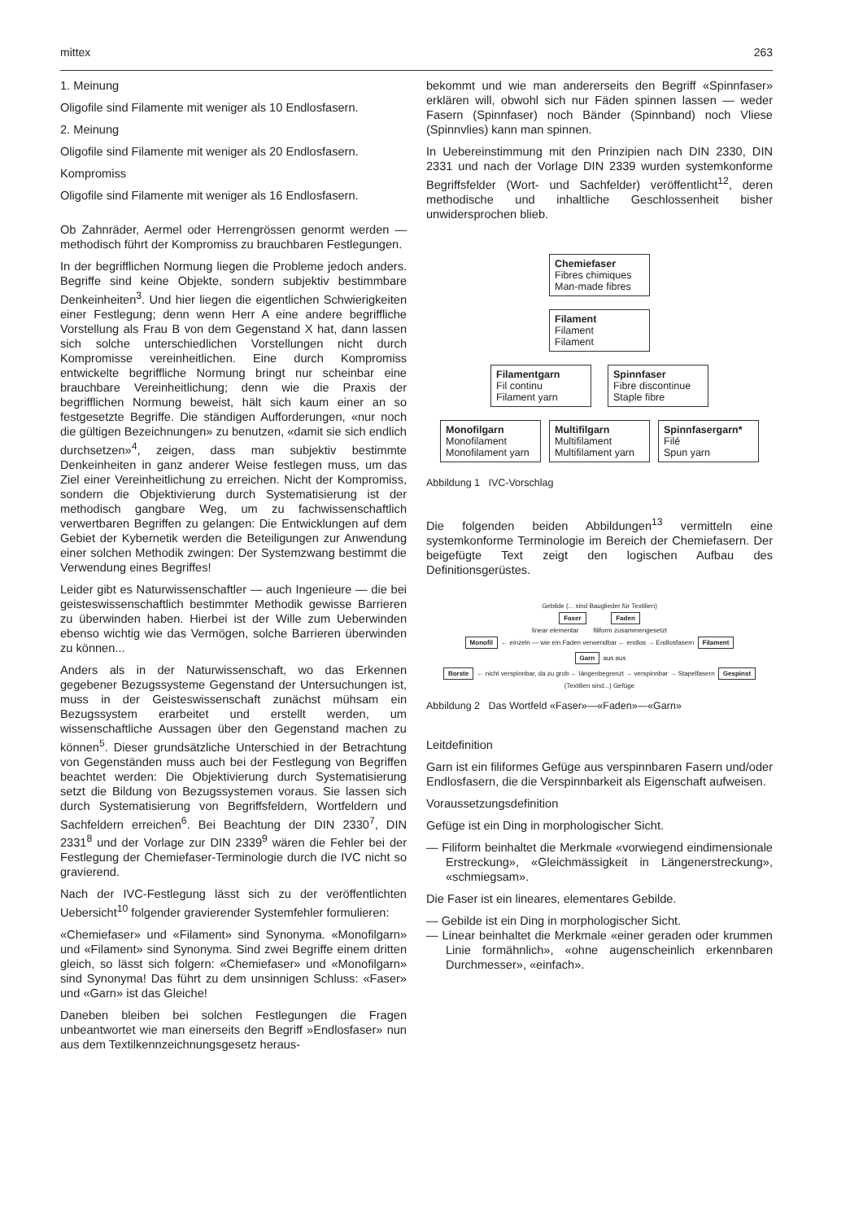mittex 263
1. Meinung
Oligofile sind Filamente mit weniger als 10 Endlosfasern.
2. Meinung
Oligofile sind Filamente mit weniger als 20 Endlosfasern.
Kompromiss
Oligofile sind Filamente mit weniger als 16 Endlosfasern.
Ob Zahnräder, Aermel oder Herrengrössen genormt werden — methodisch führt der Kompromiss zu brauchbaren Festlegungen.
In der begrifflichen Normung liegen die Probleme jedoch anders. Begriffe sind keine Objekte, sondern subjektiv bestimmbare Denkeinheiten<sup>3</sup>. Und hier liegen die eigentlichen Schwierigkeiten einer Festlegung; denn wenn Herr A eine andere begriffliche Vorstellung als Frau B von dem Gegenstand X hat, dann lassen sich solche unterschiedlichen Vorstellungen nicht durch Kompromisse vereinheitlichen. Eine durch Kompromiss entwickelte begriffliche Normung bringt nur scheinbar eine brauchbare Vereinheitlichung; denn wie die Praxis der begrifflichen Normung beweist, hält sich kaum einer an so festgesetzte Begriffe. Die ständigen Aufforderungen, «nur noch die gültigen Bezeichnungen» zu benutzen, «damit sie sich endlich durchsetzen»<sup>4</sup>, zeigen, dass man subjektiv bestimmte Denkeinheiten in ganz anderer Weise festlegen muss, um das Ziel einer Vereinheitlichung zu erreichen. Nicht der Kompromiss, sondern die Objektivierung durch Systematisierung ist der methodisch gangbare Weg, um zu fachwissenschaftlich verwertbaren Begriffen zu gelangen: Die Entwicklungen auf dem Gebiet der Kybernetik werden die Beteiligungen zur Anwendung einer solchen Methodik zwingen: Der Systemzwang bestimmt die Verwendung eines Begriffes!
Leider gibt es Naturwissenschaftler — auch Ingenieure — die bei geisteswissenschaftlich bestimmter Methodik gewisse Barrieren zu überwinden haben. Hierbei ist der Wille zum Ueberwinden ebenso wichtig wie das Vermögen, solche Barrieren überwinden zu können...
Anders als in der Naturwissenschaft, wo das Erkennen gegebener Bezugssysteme Gegenstand der Untersuchungen ist, muss in der Geisteswissenschaft zunächst mühsam ein Bezugssystem erarbeitet und erstellt werden, um wissenschaftliche Aussagen über den Gegenstand machen zu können<sup>5</sup>. Dieser grundsätzliche Unterschied in der Betrachtung von Gegenständen muss auch bei der Festlegung von Begriffen beachtet werden: Die Objektivierung durch Systematisierung setzt die Bildung von Bezugssystemen voraus. Sie lassen sich durch Systematisierung von Begriffsfeldern, Wortfeldern und Sachfeldern erreichen<sup>6</sup>. Bei Beachtung der DIN 2330<sup>7</sup>, DIN 2331<sup>8</sup> und der Vorlage zur DIN 2339<sup>9</sup> wären die Fehler bei der Festlegung der Chemiefaser-Terminologie durch die IVC nicht so gravierend.
Nach der IVC-Festlegung lässt sich zu der veröffentlichten Uebersicht<sup>10</sup> folgender gravierender Systemfehler formulieren:
«Chemiefaser» und «Filament» sind Synonyma. «Monofilgarn» und «Filament» sind Synonyma. Sind zwei Begriffe einem dritten gleich, so lässt sich folgern: «Chemiefaser» und «Monofilgarn» sind Synonyma! Das führt zu dem unsinnigen Schluss: «Faser» und «Garn» ist das Gleiche!
Daneben bleiben bei solchen Festlegungen die Fragen unbeantwortet wie man einerseits den Begriff »Endlosfaser» nun aus dem Textilkennzeichnungsgesetz heraus-
bekommt und wie man andererseits den Begriff «Spinnfaser» erklären will, obwohl sich nur Fäden spinnen lassen — weder Fasern (Spinnfaser) noch Bänder (Spinnband) noch Vliese (Spinnvlies) kann man spinnen.
In Uebereinstimmung mit den Prinzipien nach DIN 2330, DIN 2331 und nach der Vorlage DIN 2339 wurden systemkonforme Begriffsfelder (Wort- und Sachfelder) veröffentlicht<sup>12</sup>, deren methodische und inhaltliche Geschlossenheit bisher unwidersprochen blieb.
Chemiefaser
Fibres chimiques
Man-made fibres
Filament
Filament
Filament
Filamentgarn
Fil continu
Filament yarn
Spinnfaser
Fibre discontinue
Staple fibre
Monofilgarn
Monofilament
Monofilament yarn
Multifilgarn
Multifilament
Multifilament yarn
Spinnfasergarn*
Filé
Spun yarn
Abbildung 1 IVC-Vorschlag
Die folgenden beiden Abbildungen<sup>13</sup> vermitteln eine systemkonforme Terminologie im Bereich der Chemiefasern. Der beigefügte Text zeigt den logischen Aufbau des Definitionsgerüstes.
Gebilde (... sind Bauglieder für Textilien)
Faser Faden
linear elementar filiform zusammengesetzt
Monofil ← einzeln — wie ein Faden verwendbar ← endlos → Endlosfasern Filament
Garn aus aus
Borste ← nicht verspinnbar, da zu grob ← längenbegrenzt → verspinnbar → Stapelfasern Gespinst
(Textilien sind...) Gefüge
Abbildung 2 Das Wortfeld «Faser»—«Faden»—«Garn»
Leitdefinition
Garn ist ein filiformes Gefüge aus verspinnbaren Fasern und/oder Endlosfasern, die die Verspinnbarkeit als Eigenschaft aufweisen.
Voraussetzungsdefinition
Gefüge ist ein Ding in morphologischer Sicht.
— Filiform beinhaltet die Merkmale «vorwiegend eindimensionale Erstreckung», «Gleichmässigkeit in Längenerstreckung», «schmiegsam».
Die Faser ist ein lineares, elementares Gebilde.
— Gebilde ist ein Ding in morphologischer Sicht.
— Linear beinhaltet die Merkmale «einer geraden oder krummen Linie formähnlich», «ohne augenscheinlich erkennbaren Durchmesser», «einfach».